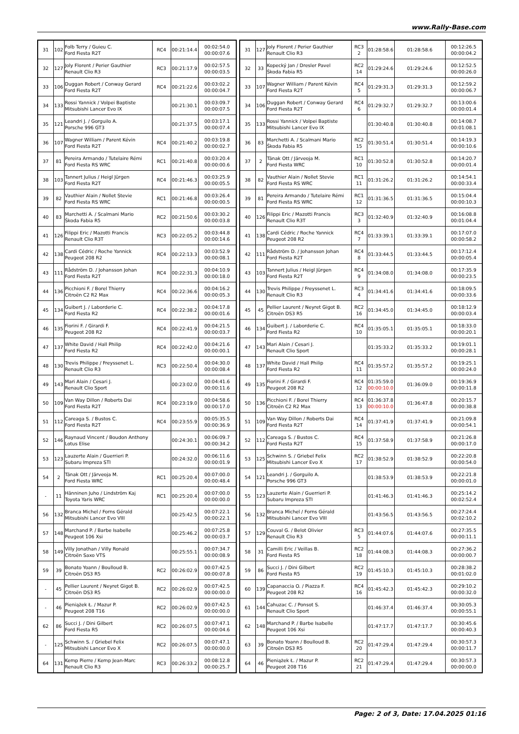www.Rally-Base.com
| 31 | 102 | Folb Terry / Guieu C. Ford Fiesta R2T | RC4 | 00:21:14.4 | 00:02:54.0 00:00:07.6 |
| 32 | 127 | Joly Florent / Perier Gauthier Renault Clio R3 | RC3 | 00:21:17.9 | 00:02:57.5 00:00:03.5 |
| 33 | 106 | Duggan Robert / Conway Gerard Ford Fiesta R2T | RC4 | 00:21:22.6 | 00:03:02.2 00:00:04.7 |
| 34 | 133 | Rossi Yannick / Volpei Baptiste Mitsubishi Lancer Evo IX | | 00:21:30.1 | 00:03:09.7 00:00:07.5 |
| 35 | 121 | Leandri J. / Gorguilo A. Porsche 996 GT3 | | 00:21:37.5 | 00:03:17.1 00:00:07.4 |
| 36 | 107 | Wagner William / Parent Kévin Ford Fiesta R2T | RC4 | 00:21:40.2 | 00:03:19.8 00:00:02.7 |
| 37 | 81 | Pereira Armando / Tutelaire Rémi Ford Fiesta RS WRC | RC1 | 00:21:40.8 | 00:03:20.4 00:00:00.6 |
| 38 | 103 | Tannert Julius / Heigl Jürgen Ford Fiesta R2T | RC4 | 00:21:46.3 | 00:03:25.9 00:00:05.5 |
| 39 | 82 | Vauthier Alain / Nollet Stevie Ford Fiesta RS WRC | RC1 | 00:21:46.8 | 00:03:26.4 00:00:00.5 |
| 40 | 83 | Marchetti A. / Scalmani Mario Škoda Fabia R5 | RC2 | 00:21:50.6 | 00:03:30.2 00:00:03.8 |
| 41 | 126 | Filippi Eric / Mazotti Francis Renault Clio R3T | RC3 | 00:22:05.2 | 00:03:44.8 00:00:14.6 |
| 42 | 138 | Cardi Cédric / Roche Yannick Peugeot 208 R2 | RC4 | 00:22:13.3 | 00:03:52.9 00:00:08.1 |
| 43 | 111 | Rådström D. / Johansson Johan Ford Fiesta R2T | RC4 | 00:22:31.3 | 00:04:10.9 00:00:18.0 |
| 44 | 136 | Picchioni F. / Borel Thierry Citroën C2 R2 Max | RC4 | 00:22:36.6 | 00:04:16.2 00:00:05.3 |
| 45 | 134 | Guibert J. / Laborderie C. Ford Fiesta R2 | RC4 | 00:22:38.2 | 00:04:17.8 00:00:01.6 |
| 46 | 135 | Fiorini F. / Girardi F. Peugeot 208 R2 | RC4 | 00:22:41.9 | 00:04:21.5 00:00:03.7 |
| 47 | 137 | White David / Hall Philip Ford Fiesta R2 | RC4 | 00:22:42.0 | 00:04:21.6 00:00:00.1 |
| 48 | 130 | Trevis Philippe / Freyssenet L. Renault Clio R3 | RC3 | 00:22:50.4 | 00:04:30.0 00:00:08.4 |
| 49 | 143 | Mari Alain / Cesari J. Renault Clio Sport | | 00:23:02.0 | 00:04:41.6 00:00:11.6 |
| 50 | 109 | Van Way Dillon / Roberts Dai Ford Fiesta R2T | RC4 | 00:23:19.0 | 00:04:58.6 00:00:17.0 |
| 51 | 112 | Careaga S. / Bustos C. Ford Fiesta R2T | RC4 | 00:23:55.9 | 00:05:35.5 00:00:36.9 |
| 52 | 146 | Raynaud Vincent / Boudon Anthony Lotus Elise | | 00:24:30.1 | 00:06:09.7 00:00:34.2 |
| 53 | 123 | Lauzerte Alain / Guerrieri P. Subaru Impreza STI | | 00:24:32.0 | 00:06:11.6 00:00:01.9 |
| 54 | 2 | Tänak Ott / Järveoja M. Ford Fiesta WRC | RC1 | 00:25:20.4 | 00:07:00.0 00:00:48.4 |
| - | 11 | Hänninen Juho / Lindström Kaj Toyota Yaris WRC | RC1 | 00:25:20.4 | 00:07:00.0 00:00:00.0 |
| 56 | 132 | Branca Michel / Forns Gérald Mitsubishi Lancer Evo VIII | | 00:25:42.5 | 00:07:22.1 00:00:22.1 |
| 57 | 148 | Marchand P. / Barbe Isabelle Peugeot 106 Xsi | | 00:25:46.2 | 00:07:25.8 00:00:03.7 |
| 58 | 149 | Villy Jonathan / Villy Ronald Citroën Saxo VTS | | 00:25:55.1 | 00:07:34.7 00:00:08.9 |
| 59 | 39 | Bonato Yoann / Boulloud B. Citroën DS3 R5 | RC2 | 00:26:02.9 | 00:07:42.5 00:00:07.8 |
| - | 45 | Pellier Laurent / Neyret Gigot B. Citroën DS3 R5 | RC2 | 00:26:02.9 | 00:07:42.5 00:00:00.0 |
| - | 46 | Pieniążek Ł. / Mazur P. Peugeot 208 T16 | RC2 | 00:26:02.9 | 00:07:42.5 00:00:00.0 |
| 62 | 86 | Succi J. / Dini Gilbert Ford Fiesta R5 | RC2 | 00:26:07.5 | 00:07:47.1 00:00:04.6 |
| - | 125 | Schwinn S. / Griebel Felix Mitsubishi Lancer Evo X | RC2 | 00:26:07.5 | 00:07:47.1 00:00:00.0 |
| 64 | 131 | Kemp Pierre / Kemp Jean-Marc Renault Clio R3 | RC3 | 00:26:33.2 | 00:08:12.8 00:00:25.7 |
| 31 | 127 | Joly Florent / Perier Gauthier Renault Clio R3 | RC3 2 | 01:28:58.6 | 01:28:58.6 | 00:12:26.5 00:00:04.2 |
| 32 | 33 | Kopecký Jan / Dresler Pavel Škoda Fabia R5 | RC2 14 | 01:29:24.6 | 01:29:24.6 | 00:12:52.5 00:00:26.0 |
| 33 | 107 | Wagner William / Parent Kévin Ford Fiesta R2T | RC4 5 | 01:29:31.3 | 01:29:31.3 | 00:12:59.2 00:00:06.7 |
| 34 | 106 | Duggan Robert / Conway Gerard Ford Fiesta R2T | RC4 6 | 01:29:32.7 | 01:29:32.7 | 00:13:00.6 00:00:01.4 |
| 35 | 133 | Rossi Yannick / Volpei Baptiste Mitsubishi Lancer Evo IX | | 01:30:40.8 | 01:30:40.8 | 00:14:08.7 00:01:08.1 |
| 36 | 83 | Marchetti A. / Scalmani Mario Škoda Fabia R5 | RC2 15 | 01:30:51.4 | 01:30:51.4 | 00:14:19.3 00:00:10.6 |
| 37 | 2 | Tänak Ott / Järveoja M. Ford Fiesta WRC | RC1 10 | 01:30:52.8 | 01:30:52.8 | 00:14:20.7 00:00:01.4 |
| 38 | 82 | Vauthier Alain / Nollet Stevie Ford Fiesta RS WRC | RC1 11 | 01:31:26.2 | 01:31:26.2 | 00:14:54.1 00:00:33.4 |
| 39 | 81 | Pereira Armando / Tutelaire Rémi Ford Fiesta RS WRC | RC1 12 | 01:31:36.5 | 01:31:36.5 | 00:15:04.4 00:00:10.3 |
| 40 | 126 | Filippi Eric / Mazotti Francis Renault Clio R3T | RC3 3 | 01:32:40.9 | 01:32:40.9 | 00:16:08.8 00:01:04.4 |
| 41 | 138 | Cardi Cédric / Roche Yannick Peugeot 208 R2 | RC4 7 | 01:33:39.1 | 01:33:39.1 | 00:17:07.0 00:00:58.2 |
| 42 | 111 | Rådström D. / Johansson Johan Ford Fiesta R2T | RC4 8 | 01:33:44.5 | 01:33:44.5 | 00:17:12.4 00:00:05.4 |
| 43 | 103 | Tannert Julius / Heigl Jürgen Ford Fiesta R2T | RC4 9 | 01:34:08.0 | 01:34:08.0 | 00:17:35.9 00:00:23.5 |
| 44 | 130 | Trevis Philippe / Freyssenet L. Renault Clio R3 | RC3 4 | 01:34:41.6 | 01:34:41.6 | 00:18:09.5 00:00:33.6 |
| 45 | 45 | Pellier Laurent / Neyret Gigot B. Citroën DS3 R5 | RC2 16 | 01:34:45.0 | 01:34:45.0 | 00:18:12.9 00:00:03.4 |
| 46 | 134 | Guibert J. / Laborderie C. Ford Fiesta R2 | RC4 10 | 01:35:05.1 | 01:35:05.1 | 00:18:33.0 00:00:20.1 |
| 47 | 143 | Mari Alain / Cesari J. Renault Clio Sport | | 01:35:33.2 | 01:35:33.2 | 00:19:01.1 00:00:28.1 |
| 48 | 137 | White David / Hall Philip Ford Fiesta R2 | RC4 11 | 01:35:57.2 | 01:35:57.2 | 00:19:25.1 00:00:24.0 |
| 49 | 135 | Fiorini F. / Girardi F. Peugeot 208 R2 | RC4 12 | 01:35:59.0 00:00:10.0 | 01:36:09.0 | 00:19:36.9 00:00:11.8 |
| 50 | 136 | Picchioni F. / Borel Thierry Citroën C2 R2 Max | RC4 13 | 01:36:37.8 00:00:10.0 | 01:36:47.8 | 00:20:15.7 00:00:38.8 |
| 51 | 109 | Van Way Dillon / Roberts Dai Ford Fiesta R2T | RC4 14 | 01:37:41.9 | 01:37:41.9 | 00:21:09.8 00:00:54.1 |
| 52 | 112 | Careaga S. / Bustos C. Ford Fiesta R2T | RC4 15 | 01:37:58.9 | 01:37:58.9 | 00:21:26.8 00:00:17.0 |
| 53 | 125 | Schwinn S. / Griebel Felix Mitsubishi Lancer Evo X | RC2 17 | 01:38:52.9 | 01:38:52.9 | 00:22:20.8 00:00:54.0 |
| 54 | 121 | Leandri J. / Gorguilo A. Porsche 996 GT3 | | 01:38:53.9 | 01:38:53.9 | 00:22:21.8 00:00:01.0 |
| 55 | 123 | Lauzerte Alain / Guerrieri P. Subaru Impreza STI | | 01:41:46.3 | 01:41:46.3 | 00:25:14.2 00:02:52.4 |
| 56 | 132 | Branca Michel / Forns Gérald Mitsubishi Lancer Evo VIII | | 01:43:56.5 | 01:43:56.5 | 00:27:24.4 00:02:10.2 |
| 57 | 129 | Couval G. / Belot Olivier Renault Clio R3 | RC3 5 | 01:44:07.6 | 01:44:07.6 | 00:27:35.5 00:00:11.1 |
| 58 | 31 | Camilli Eric / Veillas B. Ford Fiesta R5 | RC2 18 | 01:44:08.3 | 01:44:08.3 | 00:27:36.2 00:00:00.7 |
| 59 | 86 | Succi J. / Dini Gilbert Ford Fiesta R5 | RC2 19 | 01:45:10.3 | 01:45:10.3 | 00:28:38.2 00:01:02.0 |
| 60 | 139 | Capanaccia O. / Piazza F. Peugeot 208 R2 | RC4 16 | 01:45:42.3 | 01:45:42.3 | 00:29:10.2 00:00:32.0 |
| 61 | 144 | Cahuzac C. / Ponsot S. Renault Clio Sport | | 01:46:37.4 | 01:46:37.4 | 00:30:05.3 00:00:55.1 |
| 62 | 148 | Marchand P. / Barbe Isabelle Peugeot 106 Xsi | | 01:47:17.7 | 01:47:17.7 | 00:30:45.6 00:00:40.3 |
| 63 | 39 | Bonato Yoann / Boulloud B. Citroën DS3 R5 | RC2 20 | 01:47:29.4 | 01:47:29.4 | 00:30:57.3 00:00:11.7 |
| 64 | 46 | Pieniążek Ł. / Mazur P. Peugeot 208 T16 | RC2 21 | 01:47:29.4 | 01:47:29.4 | 00:30:57.3 00:00:00.0 |
Page: 2 of 3, Date: 17.04.2025 01:16